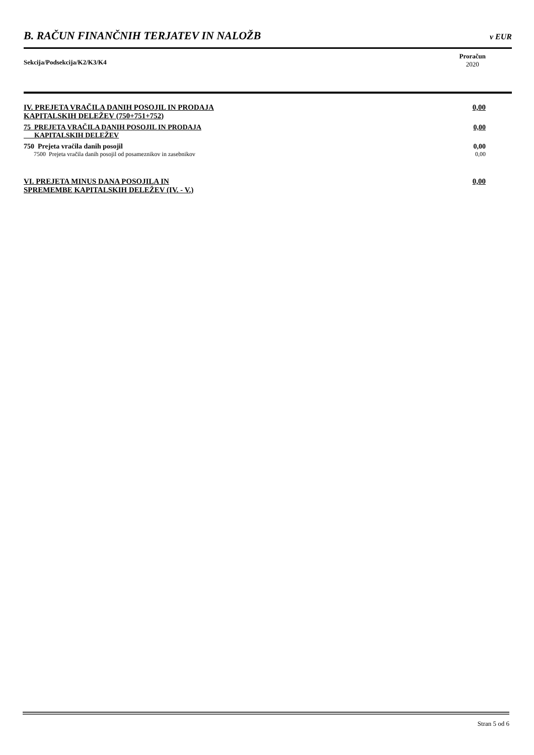B. RAČUN FINANČNIH TERJATEV IN NALOŽB
v EUR
Sekcija/Podsekcija/K2/K3/K4
Proračun
2020
| IV. PREJETA VRAČILA DANIH POSOJIL IN PRODAJA KAPITALSKIH DELEŽEV (750+751+752) | 0,00 |
| 75 PREJETA VRAČILA DANIH POSOJIL IN PRODAJA KAPITALSKIH DELEŽEV | 0,00 |
| 750 Prejeta vračila danih posojil | 0,00 |
| 7500 Prejeta vračila danih posojil od posameznikov in zasebnikov | 0,00 |
| VI. PREJETA MINUS DANA POSOJILA IN SPREMEMBE KAPITALSKIH DELEŽEV (IV. - V.) | 0,00 |
Stran 5 od 6